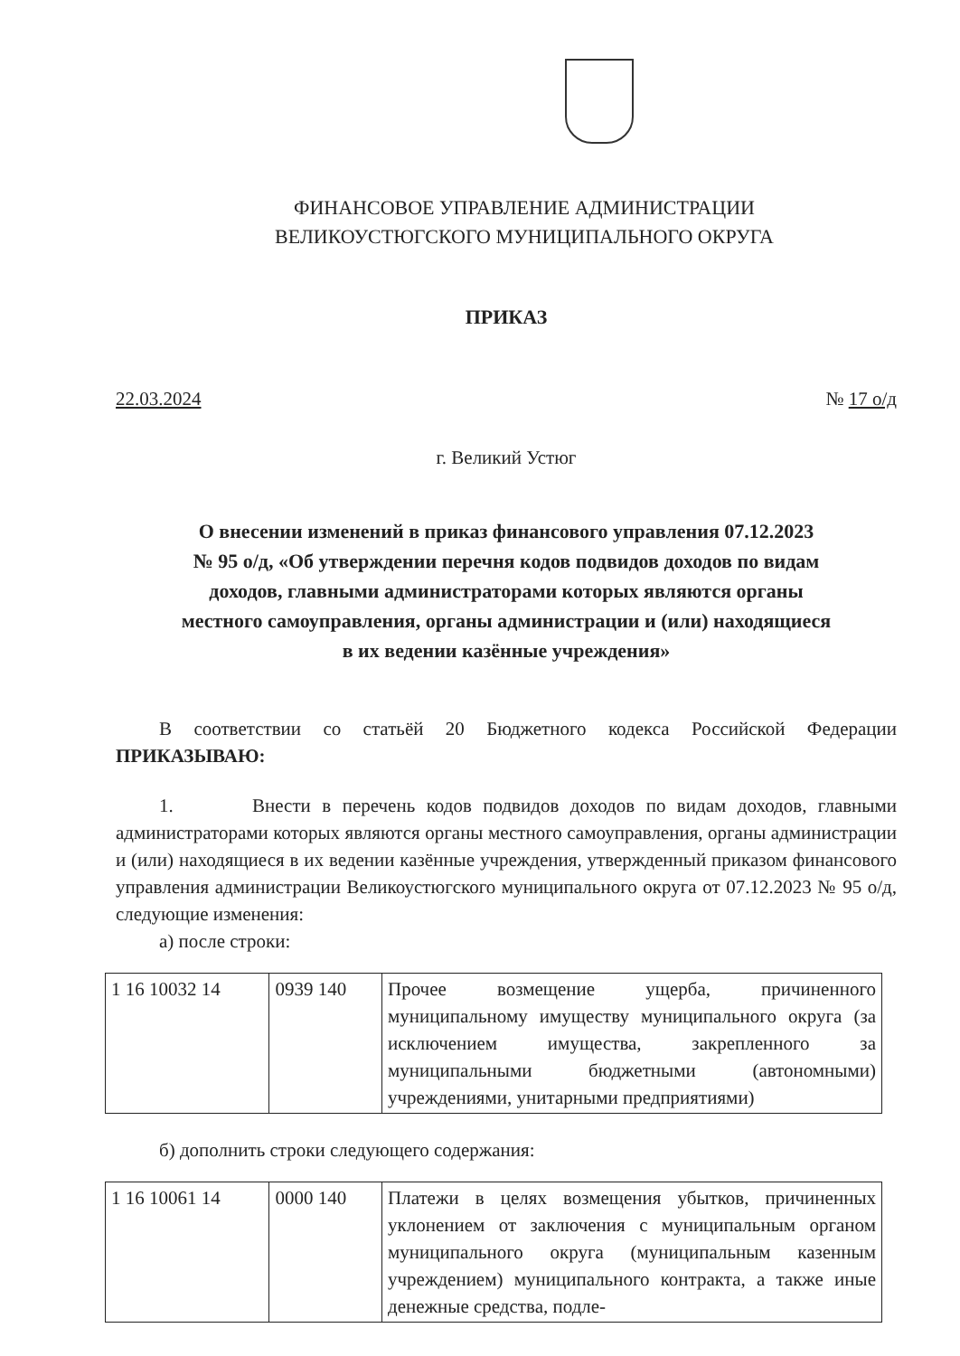ФИНАНСОВОЕ УПРАВЛЕНИЕ АДМИНИСТРАЦИИ
ВЕЛИКОУСТЮГСКОГО МУНИЦИПАЛЬНОГО ОКРУГА
ПРИКАЗ
22.03.2024 № 17 о/д
г. Великий Устюг
О внесении изменений в приказ финансового управления 07.12.2023
№ 95 о/д, «Об утверждении перечня кодов подвидов доходов по видам
доходов, главными администраторами которых являются органы
местного самоуправления, органы администрации и (или) находящиеся
в их ведении казённые учреждения»
В соответствии со статьёй 20 Бюджетного кодекса Российской Федерации ПРИКАЗЫВАЮ:
1. Внести в перечень кодов подвидов доходов по видам доходов, главными администраторами которых являются органы местного самоуправления, органы администрации и (или) находящиеся в их ведении казённые учреждения, утвержденный приказом финансового управления администрации Великоустюгского муниципального округа от 07.12.2023 № 95 о/д, следующие изменения:
а) после строки:
| 1 16 10032 14 | 0939 140 | Прочее возмещение ущерба, причиненного муниципальному имуществу муниципального округа (за исключением имущества, закрепленного за муниципальными бюджетными (автономными) учреждениями, унитарными предприятиями) |
б) дополнить строки следующего содержания:
| 1 16 10061 14 | 0000 140 | Платежи в целях возмещения убытков, причиненных уклонением от заключения с муниципальным органом муниципального округа (муниципальным казенным учреждением) муниципального контракта, а также иные денежные средства, подле- |